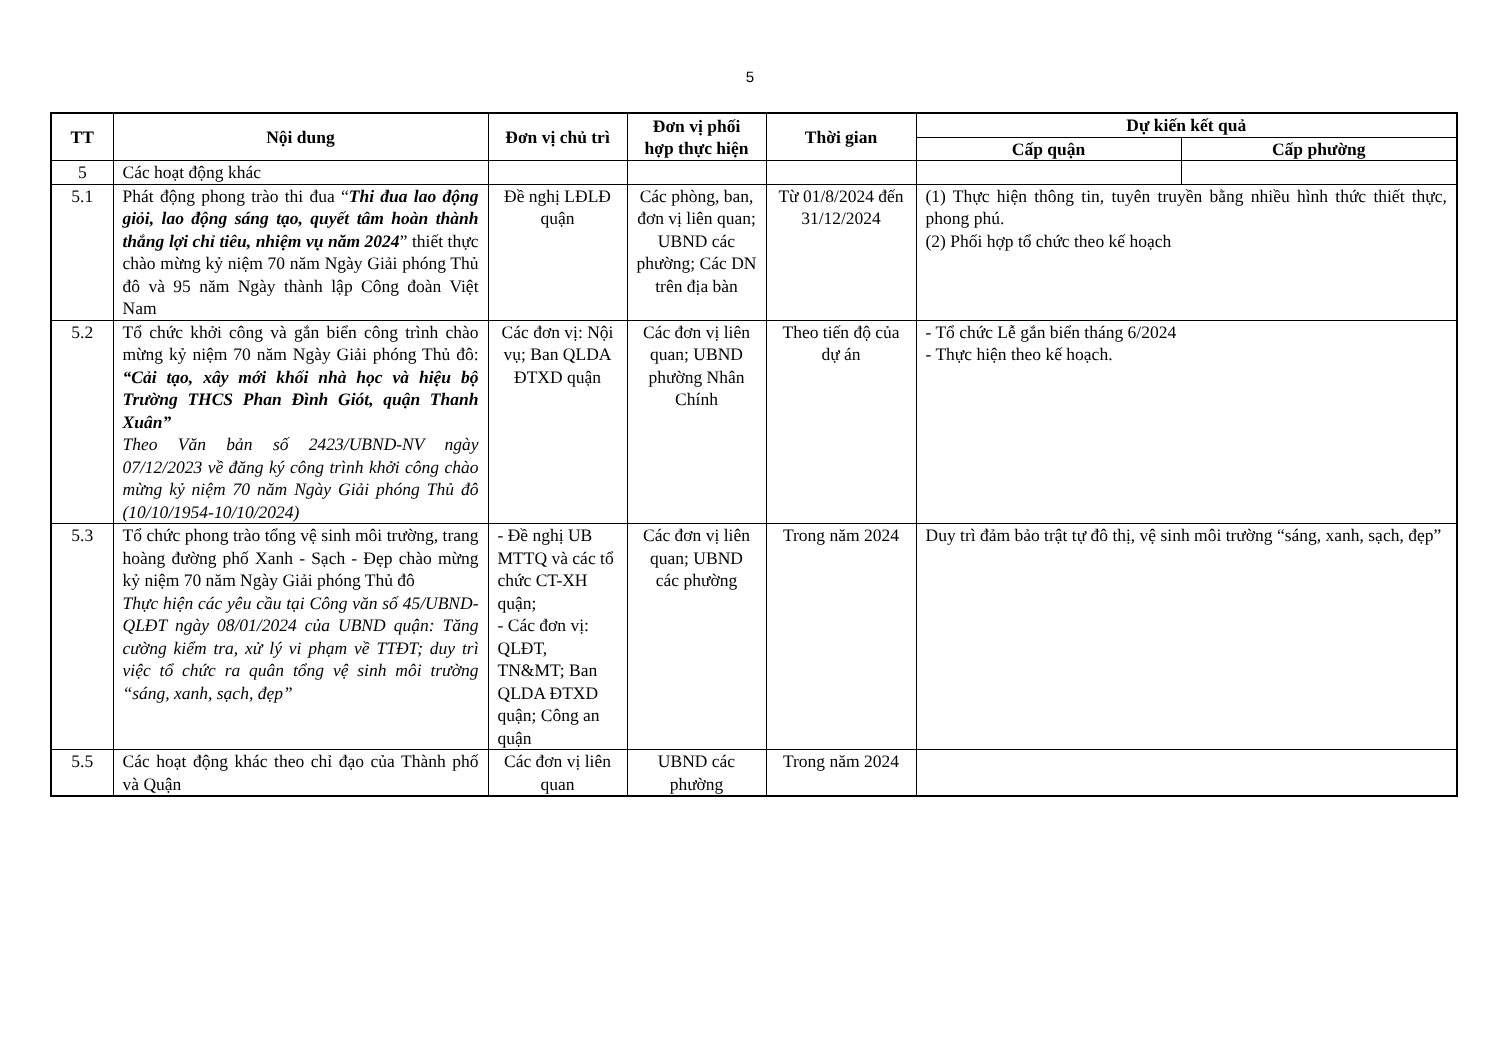5
| TT | Nội dung | Đơn vị chủ trì | Đơn vị phối hợp thực hiện | Thời gian | Dự kiến kết quả | |
| --- | --- | --- | --- | --- | --- | --- |
| | | | | | Cấp quận | Cấp phường |
| 5 | Các hoạt động khác | | | | | |
| 5.1 | Phát động phong trào thi đua “ Thi đua lao động giỏi, lao động sáng tạo, quyết tâm hoàn thành thắng lợi chỉ tiêu, nhiệm vụ năm 2024 ” thiết thực chào mừng kỷ niệm 70 năm Ngày Giải phóng Thủ đô và 95 năm Ngày thành lập Công đoàn Việt Nam | Đề nghị LĐLĐ quận | Các phòng, ban, đơn vị liên quan; UBND các phường; Các DN trên địa bàn | Từ 01/8/2024 đến 31/12/2024 | (1) Thực hiện thông tin, tuyên truyền bằng nhiều hình thức thiết thực, phong phú. (2) Phối hợp tổ chức theo kế hoạch | |
| 5.2 | Tổ chức khởi công và gắn biển công trình chào mừng kỷ niệm 70 năm Ngày Giải phóng Thủ đô: “Cải tạo, xây mới khối nhà học và hiệu bộ Trường THCS Phan Đình Giót, quận Thanh Xuân” Theo Văn bản số 2423/UBND-NV ngày 07/12/2023 về đăng ký công trình khởi công chào mừng kỷ niệm 70 năm Ngày Giải phóng Thủ đô (10/10/1954-10/10/2024) | Các đơn vị: Nội vụ; Ban QLDA ĐTXD quận | Các đơn vị liên quan; UBND phường Nhân Chính | Theo tiến độ của dự án | - Tổ chức Lễ gắn biển tháng 6/2024 - Thực hiện theo kế hoạch. | |
| 5.3 | Tổ chức phong trào tổng vệ sinh môi trường, trang hoàng đường phố Xanh - Sạch - Đẹp chào mừng kỷ niệm 70 năm Ngày Giải phóng Thủ đô Thực hiện các yêu cầu tại Công văn số 45/UBND-QLĐT ngày 08/01/2024 của UBND quận: Tăng cường kiểm tra, xử lý vi phạm về TTĐT; duy trì việc tổ chức ra quân tổng vệ sinh môi trường “sáng, xanh, sạch, đẹp” | - Đề nghị UB MTTQ và các tổ chức CT-XH quận; - Các đơn vị: QLĐT, TN&MT; Ban QLDA ĐTXD quận; Công an quận | Các đơn vị liên quan; UBND các phường | Trong năm 2024 | Duy trì đảm bảo trật tự đô thị, vệ sinh môi trường “sáng, xanh, sạch, đẹp” | |
| 5.5 | Các hoạt động khác theo chỉ đạo của Thành phố và Quận | Các đơn vị liên quan | UBND các phường | Trong năm 2024 | | |